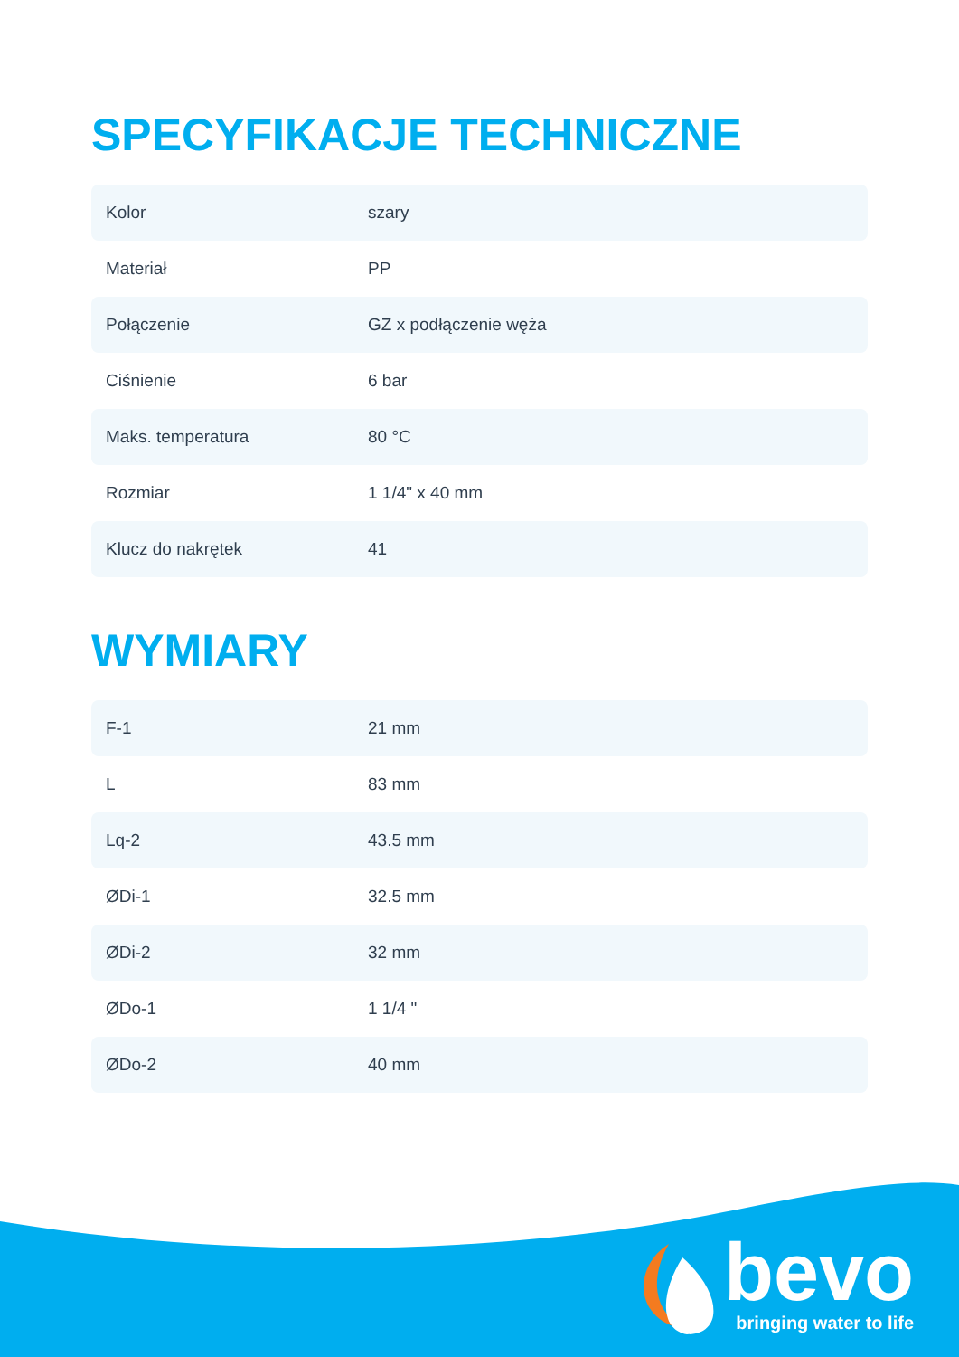SPECYFIKACJE TECHNICZNE
| Kolor | szary |
| Materiał | PP |
| Połączenie | GZ x podłączenie węża |
| Ciśnienie | 6 bar |
| Maks. temperatura | 80 °C |
| Rozmiar | 1 1/4" x 40 mm |
| Klucz do nakrętek | 41 |
WYMIARY
| F-1 | 21 mm |
| L | 83 mm |
| Lq-2 | 43.5 mm |
| ØDi-1 | 32.5 mm |
| ØDi-2 | 32 mm |
| ØDo-1 | 1 1/4 " |
| ØDo-2 | 40 mm |
bevo
bringing water to life